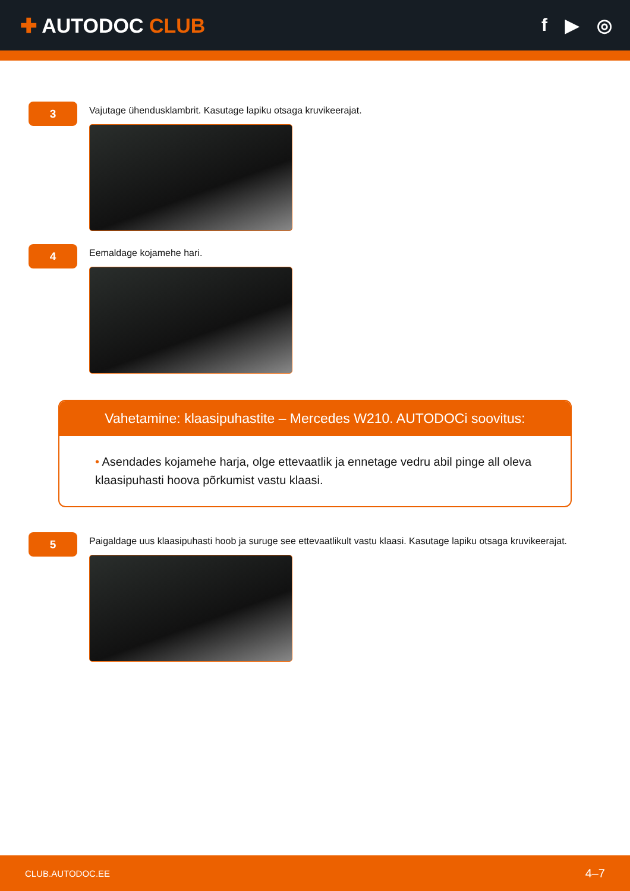✚ AUTODOC CLUB f ▶ ◎
3
Vajutage ühendusklambrit. Kasutage lapiku otsaga kruvikeerajat.
4
Eemaldage kojamehe hari.
Vahetamine: klaasipuhastite – Mercedes W210. AUTODOCi soovitus:
• Asendades kojamehe harja, olge ettevaatlik ja ennetage vedru abil pinge all oleva klaasipuhasti hoova põrkumist vastu klaasi.
5
Paigaldage uus klaasipuhasti hoob ja suruge see ettevaatlikult vastu klaasi. Kasutage lapiku otsaga kruvikeerajat.
CLUB.AUTODOC.EE 4–7